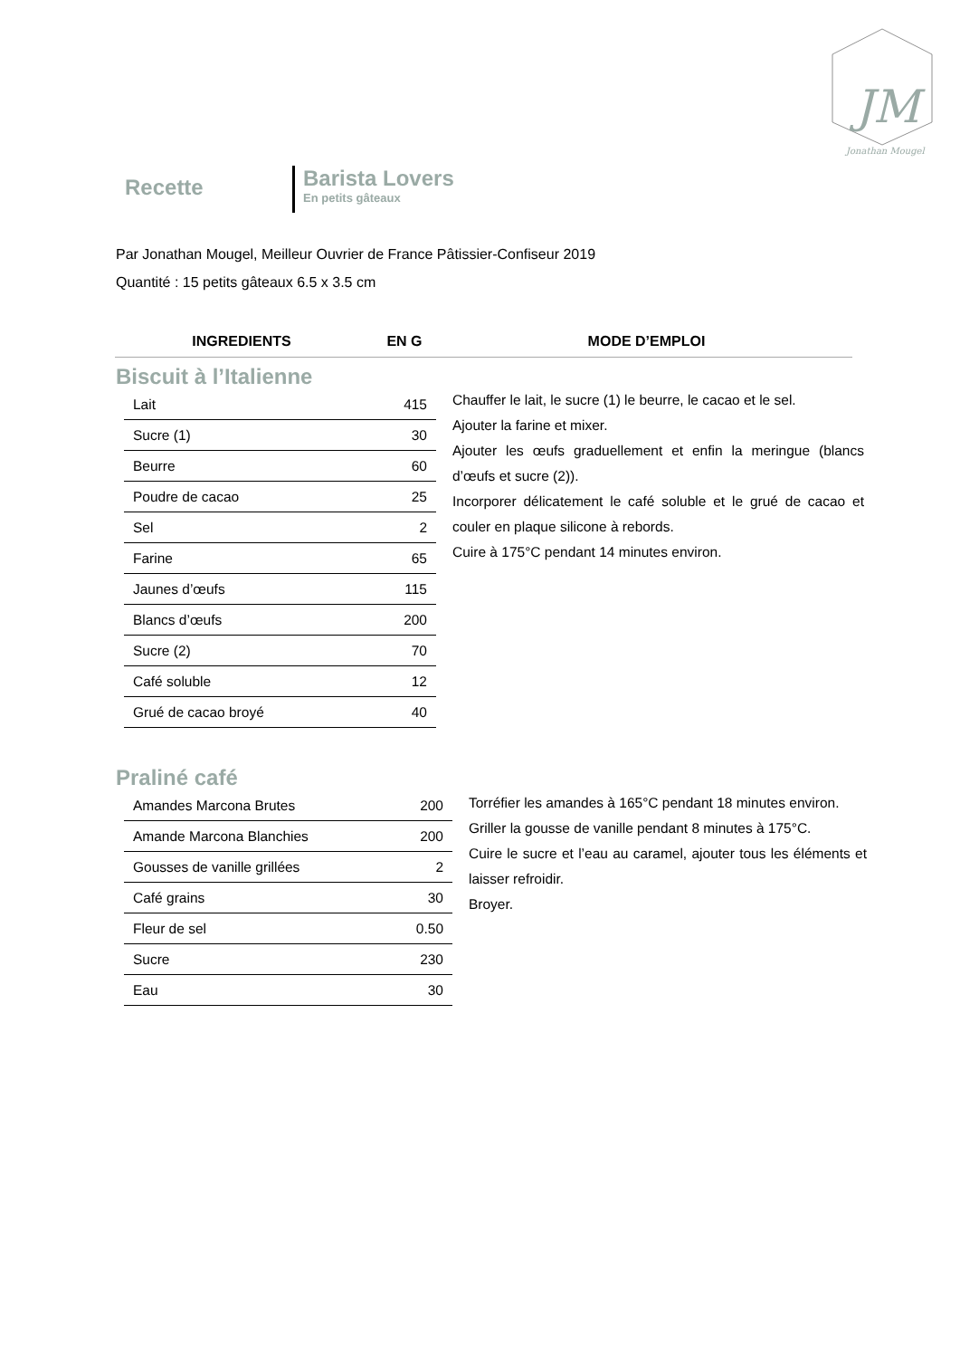JM
Jonathan Mougel
Recette
Barista Lovers
En petits gâteaux
Par Jonathan Mougel, Meilleur Ouvrier de France Pâtissier-Confiseur 2019
Quantité : 15 petits gâteaux 6.5 x 3.5 cm
INGREDIENTS EN G MODE D’EMPLOI
Biscuit à l’Italienne
| Lait | 415 |
| Sucre (1) | 30 |
| Beurre | 60 |
| Poudre de cacao | 25 |
| Sel | 2 |
| Farine | 65 |
| Jaunes d’œufs | 115 |
| Blancs d’œufs | 200 |
| Sucre (2) | 70 |
| Café soluble | 12 |
| Grué de cacao broyé | 40 |
Chauffer le lait, le sucre (1) le beurre, le cacao et le sel.
Ajouter la farine et mixer.
Ajouter les œufs graduellement et enfin la meringue (blancs d’œufs et sucre (2)).
Incorporer délicatement le café soluble et le grué de cacao et couler en plaque silicone à rebords.
Cuire à 175°C pendant 14 minutes environ.
Praliné café
| Amandes Marcona Brutes | 200 |
| Amande Marcona Blanchies | 200 |
| Gousses de vanille grillées | 2 |
| Café grains | 30 |
| Fleur de sel | 0.50 |
| Sucre | 230 |
| Eau | 30 |
Torréfier les amandes à 165°C pendant 18 minutes environ.
Griller la gousse de vanille pendant 8 minutes à 175°C.
Cuire le sucre et l’eau au caramel, ajouter tous les éléments et laisser refroidir.
Broyer.